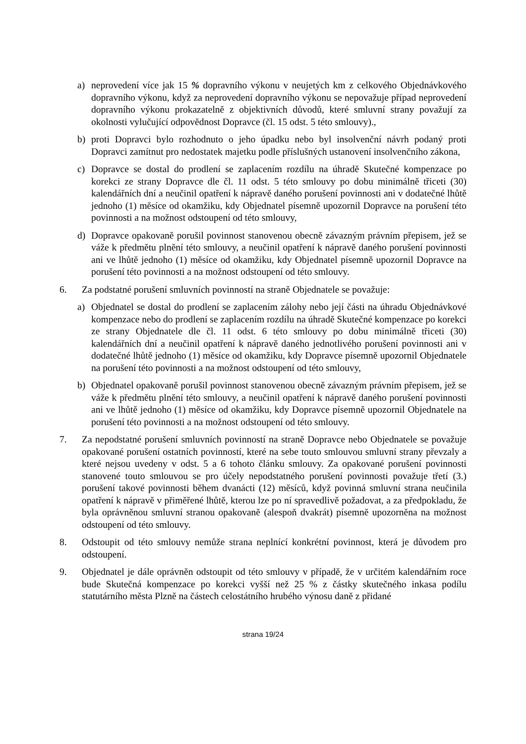a) neprovedení více jak 15 % dopravního výkonu v neujetých km z celkového Objednávkového dopravního výkonu, když za neprovedení dopravního výkonu se nepovažuje případ neprovedení dopravního výkonu prokazatelně z objektivních důvodů, které smluvní strany považují za okolnosti vylučující odpovědnost Dopravce (čl. 15 odst. 5 této smlouvy).,
b) proti Dopravci bylo rozhodnuto o jeho úpadku nebo byl insolvenční návrh podaný proti Dopravci zamítnut pro nedostatek majetku podle příslušných ustanovení insolvenčního zákona,
c) Dopravce se dostal do prodlení se zaplacením rozdílu na úhradě Skutečné kompenzace po korekci ze strany Dopravce dle čl. 11 odst. 5 této smlouvy po dobu minimálně třiceti (30) kalendářních dní a neučinil opatření k nápravě daného porušení povinnosti ani v dodatečné lhůtě jednoho (1) měsíce od okamžiku, kdy Objednatel písemně upozornil Dopravce na porušení této povinnosti a na možnost odstoupení od této smlouvy,
d) Dopravce opakovaně porušil povinnost stanovenou obecně závazným právním přepisem, jež se váže k předmětu plnění této smlouvy, a neučinil opatření k nápravě daného porušení povinnosti ani ve lhůtě jednoho (1) měsíce od okamžiku, kdy Objednatel písemně upozornil Dopravce na porušení této povinnosti a na možnost odstoupení od této smlouvy.
6. Za podstatné porušení smluvních povinností na straně Objednatele se považuje:
a) Objednatel se dostal do prodlení se zaplacením zálohy nebo její části na úhradu Objednávkové kompenzace nebo do prodlení se zaplacením rozdílu na úhradě Skutečné kompenzace po korekci ze strany Objednatele dle čl. 11 odst. 6 této smlouvy po dobu minimálně třiceti (30) kalendářních dní a neučinil opatření k nápravě daného jednotlivého porušení povinnosti ani v dodatečné lhůtě jednoho (1) měsíce od okamžiku, kdy Dopravce písemně upozornil Objednatele na porušení této povinnosti a na možnost odstoupení od této smlouvy,
b) Objednatel opakovaně porušil povinnost stanovenou obecně závazným právním přepisem, jež se váže k předmětu plnění této smlouvy, a neučinil opatření k nápravě daného porušení povinnosti ani ve lhůtě jednoho (1) měsíce od okamžiku, kdy Dopravce písemně upozornil Objednatele na porušení této povinnosti a na možnost odstoupení od této smlouvy.
7. Za nepodstatné porušení smluvních povinností na straně Dopravce nebo Objednatele se považuje opakované porušení ostatních povinností, které na sebe touto smlouvou smluvní strany převzaly a které nejsou uvedeny v odst. 5 a 6 tohoto článku smlouvy. Za opakované porušení povinnosti stanovené touto smlouvou se pro účely nepodstatného porušení povinnosti považuje třetí (3.) porušení takové povinnosti během dvanácti (12) měsíců, když povinná smluvní strana neučinila opatření k nápravě v přiměřené lhůtě, kterou lze po ní spravedlivě požadovat, a za předpokladu, že byla oprávněnou smluvní stranou opakovaně (alespoň dvakrát) písemně upozorněna na možnost odstoupení od této smlouvy.
8. Odstoupit od této smlouvy nemůže strana neplnící konkrétní povinnost, která je důvodem pro odstoupení.
9. Objednatel je dále oprávněn odstoupit od této smlouvy v případě, že v určitém kalendářním roce bude Skutečná kompenzace po korekci vyšší než 25 % z částky skutečného inkasa podílu statutárního města Plzně na částech celostátního hrubého výnosu daně z přidané
strana 19/24